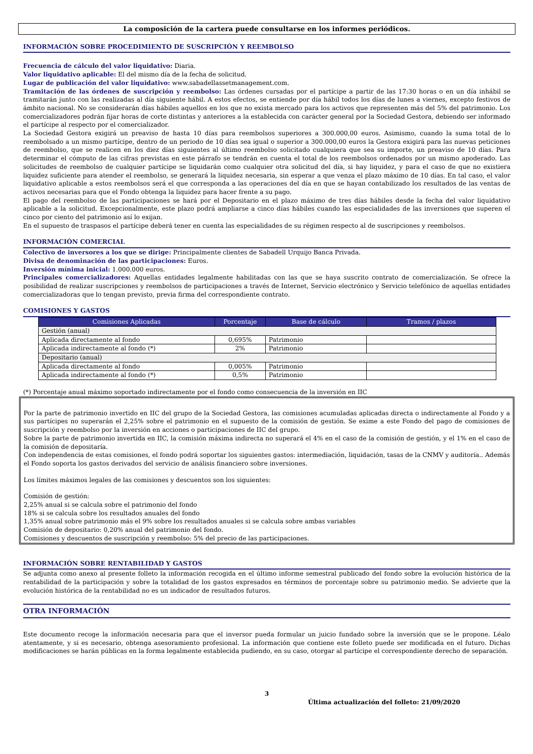La composición de la cartera puede consultarse en los informes periódicos.
INFORMACIÓN SOBRE PROCEDIMIENTO DE SUSCRIPCIÓN Y REEMBOLSO
Frecuencia de cálculo del valor liquidativo: Diaria.
Valor liquidativo aplicable: El del mismo día de la fecha de solicitud.
Lugar de publicación del valor liquidativo: www.sabadellassetmanagement.com.
Tramitación de las órdenes de suscripción y reembolso: Las órdenes cursadas por el partícipe a partir de las 17:30 horas o en un día inhábil se tramitarán junto con las realizadas al día siguiente hábil. A estos efectos, se entiende por día hábil todos los días de lunes a viernes, excepto festivos de ámbito nacional. No se considerarán días hábiles aquellos en los que no exista mercado para los activos que representen más del 5% del patrimonio. Los comercializadores podrán fijar horas de corte distintas y anteriores a la establecida con carácter general por la Sociedad Gestora, debiendo ser informado el partícipe al respecto por el comercializador.
La Sociedad Gestora exigirá un preaviso de hasta 10 días para reembolsos superiores a 300.000,00 euros. Asimismo, cuando la suma total de lo reembolsado a un mismo partícipe, dentro de un periodo de 10 días sea igual o superior a 300.000,00 euros la Gestora exigirá para las nuevas peticiones de reembolso, que se realicen en los diez días siguientes al último reembolso solicitado cualquiera que sea su importe, un preaviso de 10 días. Para determinar el cómputo de las cifras previstas en este párrafo se tendrán en cuenta el total de los reembolsos ordenados por un mismo apoderado. Las solicitudes de reembolso de cualquier partícipe se liquidarán como cualquier otra solicitud del día, si hay liquidez, y para el caso de que no existiera liquidez suficiente para atender el reembolso, se generará la liquidez necesaria, sin esperar a que venza el plazo máximo de 10 días. En tal caso, el valor liquidativo aplicable a estos reembolsos será el que corresponda a las operaciones del día en que se hayan contabilizado los resultados de las ventas de activos necesarias para que el Fondo obtenga la liquidez para hacer frente a su pago.
El pago del reembolso de las participaciones se hará por el Depositario en el plazo máximo de tres días hábiles desde la fecha del valor liquidativo aplicable a la solicitud. Excepcionalmente, este plazo podrá ampliarse a cinco días hábiles cuando las especialidades de las inversiones que superen el cinco por ciento del patrimonio así lo exijan.
En el supuesto de traspasos el partícipe deberá tener en cuenta las especialidades de su régimen respecto al de suscripciones y reembolsos.
INFORMACIÓN COMERCIAL
Colectivo de inversores a los que se dirige: Principalmente clientes de Sabadell Urquijo Banca Privada.
Divisa de denominación de las participaciones: Euros.
Inversión mínima inicial: 1.000.000 euros.
Principales comercializadores: Aquellas entidades legalmente habilitadas con las que se haya suscrito contrato de comercialización. Se ofrece la posibilidad de realizar suscripciones y reembolsos de participaciones a través de Internet, Servicio electrónico y Servicio telefónico de aquellas entidades comercializadoras que lo tengan previsto, previa firma del correspondiente contrato.
COMISIONES Y GASTOS
| Comisiones Aplicadas | Porcentaje | Base de cálculo | Tramos / plazos |
| --- | --- | --- | --- |
| Gestión (anual) | | | |
| Aplicada directamente al fondo | 0,695% | Patrimonio | |
| Aplicada indirectamente al fondo (*) | 2% | Patrimonio | |
| Depositario (anual) | | | |
| Aplicada directamente al fondo | 0,005% | Patrimonio | |
| Aplicada indirectamente al fondo (*) | 0,5% | Patrimonio | |
(*) Porcentaje anual máximo soportado indirectamente por el fondo como consecuencia de la inversión en IIC
Por la parte de patrimonio invertido en IIC del grupo de la Sociedad Gestora, las comisiones acumuladas aplicadas directa o indirectamente al Fondo y a sus partícipes no superarán el 2,25% sobre el patrimonio en el supuesto de la comisión de gestión. Se exime a este Fondo del pago de comisiones de suscripción y reembolso por la inversión en acciones o participaciones de IIC del grupo.
Sobre la parte de patrimonio invertida en IIC, la comisión máxima indirecta no superará el 4% en el caso de la comisión de gestión, y el 1% en el caso de la comisión de depositaría.
Con independencia de estas comisiones, el fondo podrá soportar los siguientes gastos: intermediación, liquidación, tasas de la CNMV y auditoría.. Además el Fondo soporta los gastos derivados del servicio de análisis financiero sobre inversiones.
Los límites máximos legales de las comisiones y descuentos son los siguientes:
Comisión de gestión:
2,25% anual si se calcula sobre el patrimonio del fondo
18% si se calcula sobre los resultados anuales del fondo
1,35% anual sobre patrimonio más el 9% sobre los resultados anuales si se calcula sobre ambas variables
Comisión de depositario: 0,20% anual del patrimonio del fondo.
Comisiones y descuentos de suscripción y reembolso: 5% del precio de las participaciones.
INFORMACIÓN SOBRE RENTABILIDAD Y GASTOS
Se adjunta como anexo al presente folleto la información recogida en el último informe semestral publicado del fondo sobre la evolución histórica de la rentabilidad de la participación y sobre la totalidad de los gastos expresados en términos de porcentaje sobre su patrimonio medio. Se advierte que la evolución histórica de la rentabilidad no es un indicador de resultados futuros.
OTRA INFORMACIÓN
Este documento recoge la información necesaria para que el inversor pueda formular un juicio fundado sobre la inversión que se le propone. Léalo atentamente, y si es necesario, obtenga asesoramiento profesional. La información que contiene este folleto puede ser modificada en el futuro. Dichas modificaciones se harán públicas en la forma legalmente establecida pudiendo, en su caso, otorgar al partícipe el correspondiente derecho de separación.
3
Última actualización del folleto: 21/09/2020